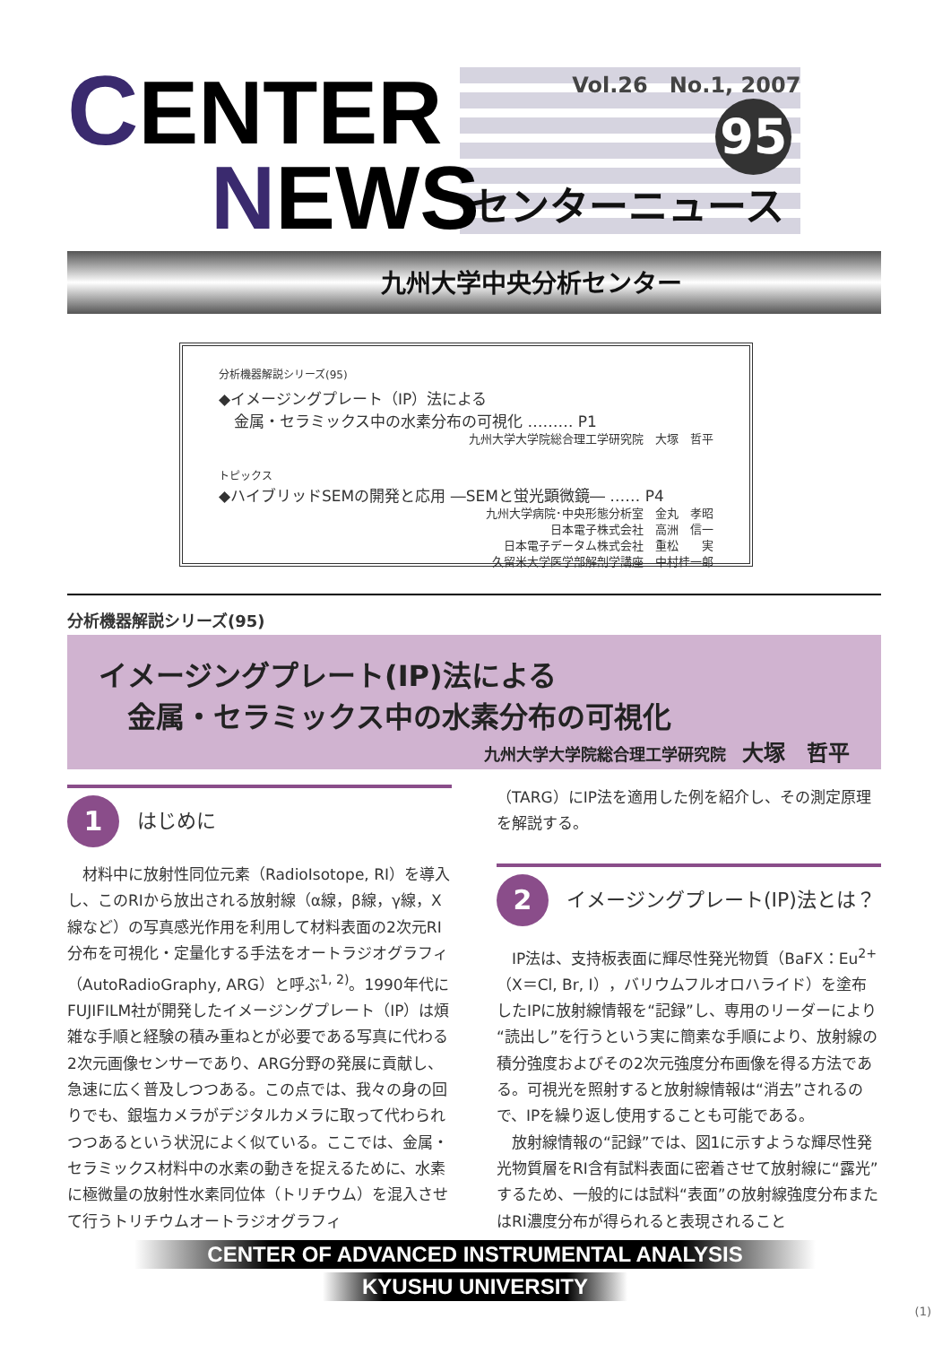C
ENTER
Vol.26　No.1, 2007
95
センターニュース
NEWS
九州大学中央分析センター
分析機器解説シリーズ(95)
◆イメージングプレート（IP）法による
　金属・セラミックス中の水素分布の可視化 ……… P1
九州大学大学院総合理工学研究院　大塚　哲平
トピックス
◆ハイブリッドSEMの開発と応用 ―SEMと蛍光顕微鏡― …… P4
九州大学病院･中央形態分析室　金丸　孝昭
日本電子株式会社　高洲　信一
日本電子データム株式会社　重松　　実
久留米大学医学部解剖学講座　中村桂一郎
分析機器解説シリーズ(95)
イメージングプレート(IP)法による
　金属・セラミックス中の水素分布の可視化
九州大学大学院総合理工学研究院　大塚　哲平
1 はじめに
材料中に放射性同位元素（RadioIsotope, RI）を導入し、このRIから放出される放射線（α線，β線，γ線，X線など）の写真感光作用を利用して材料表面の2次元RI分布を可視化・定量化する手法をオートラジオグラフィ（AutoRadioGraphy, ARG）と呼ぶ<sup>1, 2)</sup>。1990年代にFUJIFILM社が開発したイメージングプレート（IP）は煩雑な手順と経験の積み重ねとが必要である写真に代わる2次元画像センサーであり、ARG分野の発展に貢献し、急速に広く普及しつつある。この点では、我々の身の回りでも、銀塩カメラがデジタルカメラに取って代わられつつあるという状況によく似ている。ここでは、金属・セラミックス材料中の水素の動きを捉えるために、水素に極微量の放射性水素同位体（トリチウム）を混入させて行うトリチウムオートラジオグラフィ
（TARG）にIP法を適用した例を紹介し、その測定原理を解説する。
2 イメージングプレート(IP)法とは？
IP法は、支持板表面に輝尽性発光物質（BaFX：Eu<sup>2+</sup>（X＝Cl, Br, I），バリウムフルオロハライド）を塗布したIPに放射線情報を“記録”し、専用のリーダーにより“読出し”を行うという実に簡素な手順により、放射線の積分強度およびその2次元強度分布画像を得る方法である。可視光を照射すると放射線情報は“消去”されるので、IPを繰り返し使用することも可能である。
放射線情報の“記録”では、図1に示すような輝尽性発光物質層をRI含有試料表面に密着させて放射線に“露光”するため、一般的には試料“表面”の放射線強度分布またはRI濃度分布が得られると表現されること
CENTER OF ADVANCED INSTRUMENTAL ANALYSIS
KYUSHU UNIVERSITY
(1)